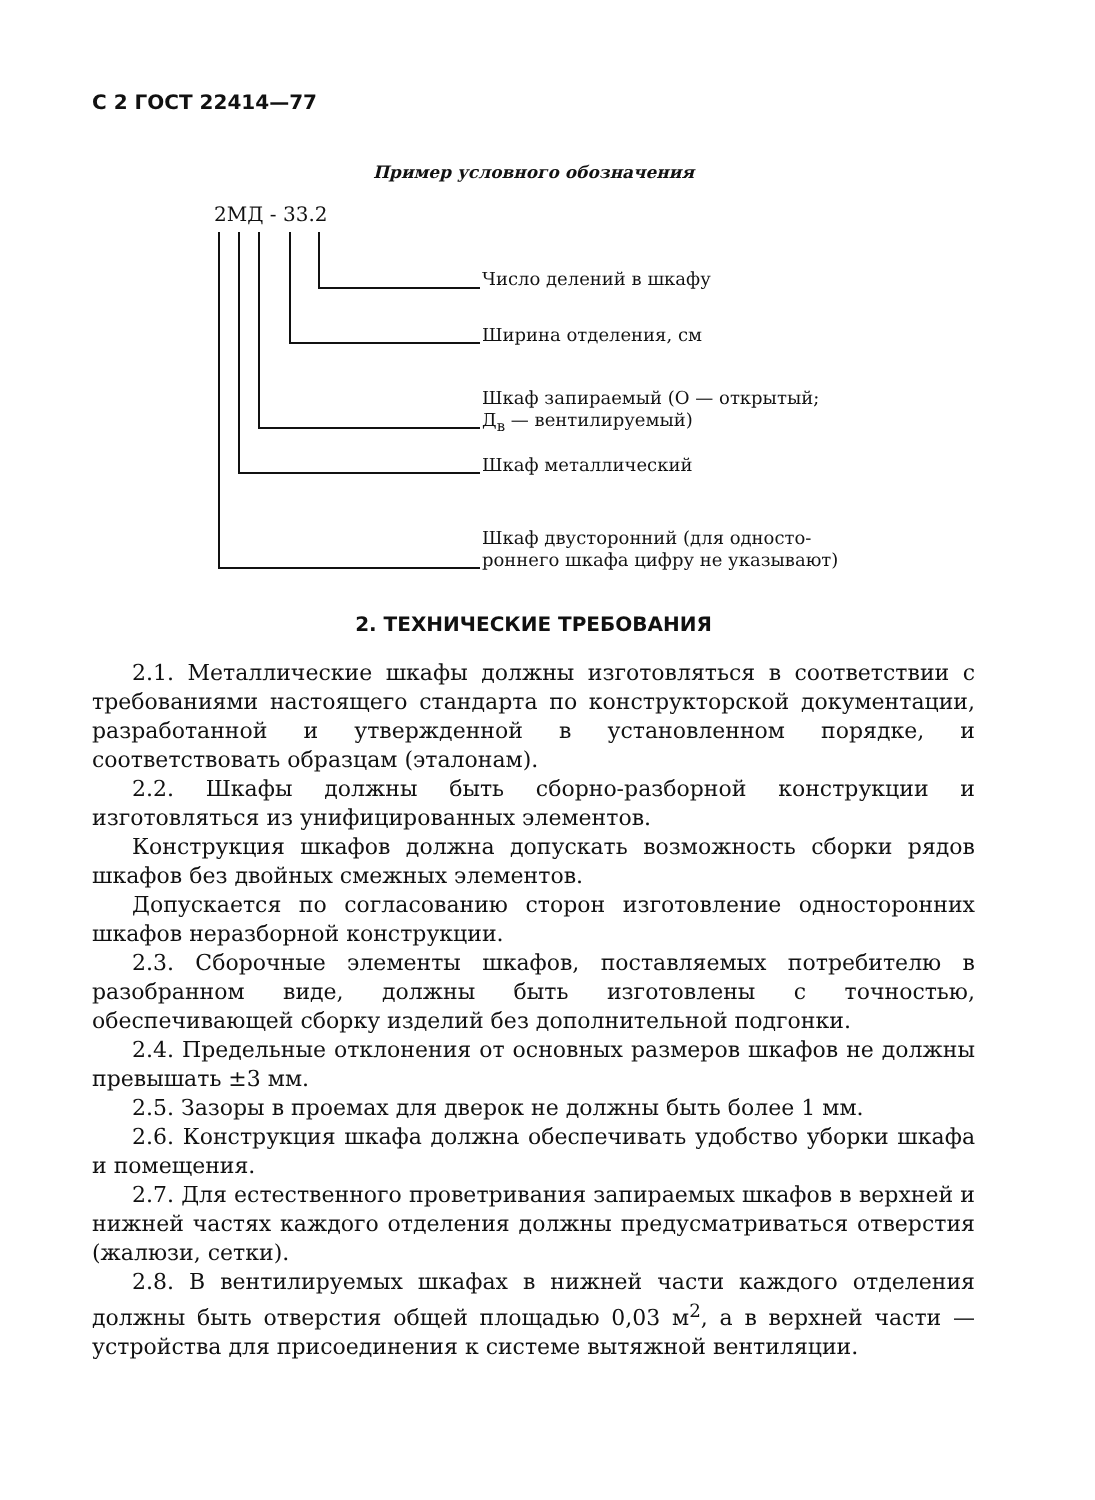С 2 ГОСТ 22414—77
Пример условного обозначения
2МД - 33.2
Число делений в шкафу
Ширина отделения, см
Шкаф запираемый (О — открытый;
Д<sub>в</sub> — вентилируемый)
Шкаф металлический
Шкаф двусторонний (для односто-
роннего шкафа цифру не указывают)
2. ТЕХНИЧЕСКИЕ ТРЕБОВАНИЯ
2.1. Металлические шкафы должны изготовляться в соответствии с требованиями настоящего стандарта по конструкторской документации, разработанной и утвержденной в установленном порядке, и соответствовать образцам (эталонам).
2.2. Шкафы должны быть сборно-разборной конструкции и изготовляться из унифицированных элементов.
Конструкция шкафов должна допускать возможность сборки рядов шкафов без двойных смежных элементов.
Допускается по согласованию сторон изготовление односторонних шкафов неразборной конструкции.
2.3. Сборочные элементы шкафов, поставляемых потребителю в разобранном виде, должны быть изготовлены с точностью, обеспечивающей сборку изделий без дополнительной подгонки.
2.4. Предельные отклонения от основных размеров шкафов не должны превышать ±3 мм.
2.5. Зазоры в проемах для дверок не должны быть более 1 мм.
2.6. Конструкция шкафа должна обеспечивать удобство уборки шкафа и помещения.
2.7. Для естественного проветривания запираемых шкафов в верхней и нижней частях каждого отделения должны предусматриваться отверстия (жалюзи, сетки).
2.8. В вентилируемых шкафах в нижней части каждого отделения должны быть отверстия общей площадью 0,03 м<sup>2</sup>, а в верхней части — устройства для присоединения к системе вытяжной вентиляции.